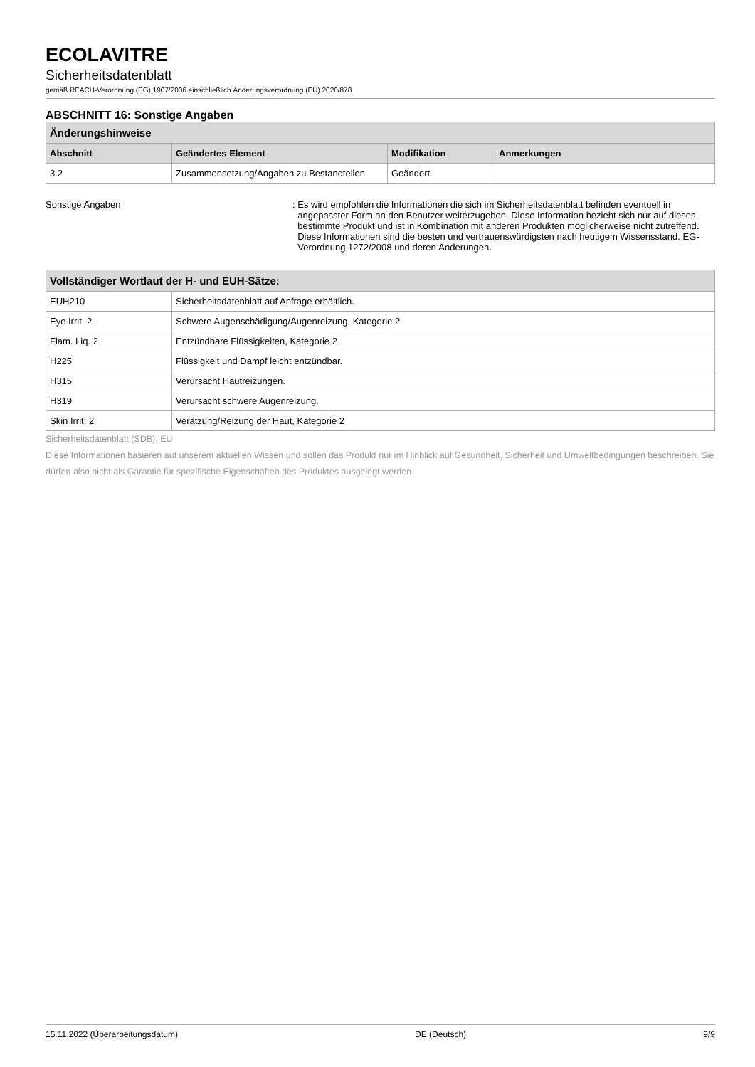ECOLAVITRE
Sicherheitsdatenblatt
gemäß REACH-Verordnung (EG) 1907/2006 einschließlich Änderungsverordnung (EU) 2020/878
ABSCHNITT 16: Sonstige Angaben
| Änderungshinweise | | | |
| --- | --- | --- | --- |
| Abschnitt | Geändertes Element | Modifikation | Anmerkungen |
| 3.2 | Zusammensetzung/Angaben zu Bestandteilen | Geändert | |
Sonstige Angaben : Es wird empfohlen die Informationen die sich im Sicherheitsdatenblatt befinden eventuell in angepasster Form an den Benutzer weiterzugeben. Diese Information bezieht sich nur auf dieses bestimmte Produkt und ist in Kombination mit anderen Produkten möglicherweise nicht zutreffend. Diese Informationen sind die besten und vertrauenswürdigsten nach heutigem Wissensstand. EG-Verordnung 1272/2008 und deren Änderungen.
| Vollständiger Wortlaut der H- und EUH-Sätze: | |
| --- | --- |
| EUH210 | Sicherheitsdatenblatt auf Anfrage erhältlich. |
| Eye Irrit. 2 | Schwere Augenschädigung/Augenreizung, Kategorie 2 |
| Flam. Liq. 2 | Entzündbare Flüssigkeiten, Kategorie 2 |
| H225 | Flüssigkeit und Dampf leicht entzündbar. |
| H315 | Verursacht Hautreizungen. |
| H319 | Verursacht schwere Augenreizung. |
| Skin Irrit. 2 | Verätzung/Reizung der Haut, Kategorie 2 |
Sicherheitsdatenblatt (SDB), EU
Diese Informationen basieren auf unserem aktuellen Wissen und sollen das Produkt nur im Hinblick auf Gesundheit, Sicherheit und Umweltbedingungen beschreiben. Sie dürfen also nicht als Garantie für spezifische Eigenschaften des Produktes ausgelegt werden.
15.11.2022 (Überarbeitungsdatum) DE (Deutsch) 9/9